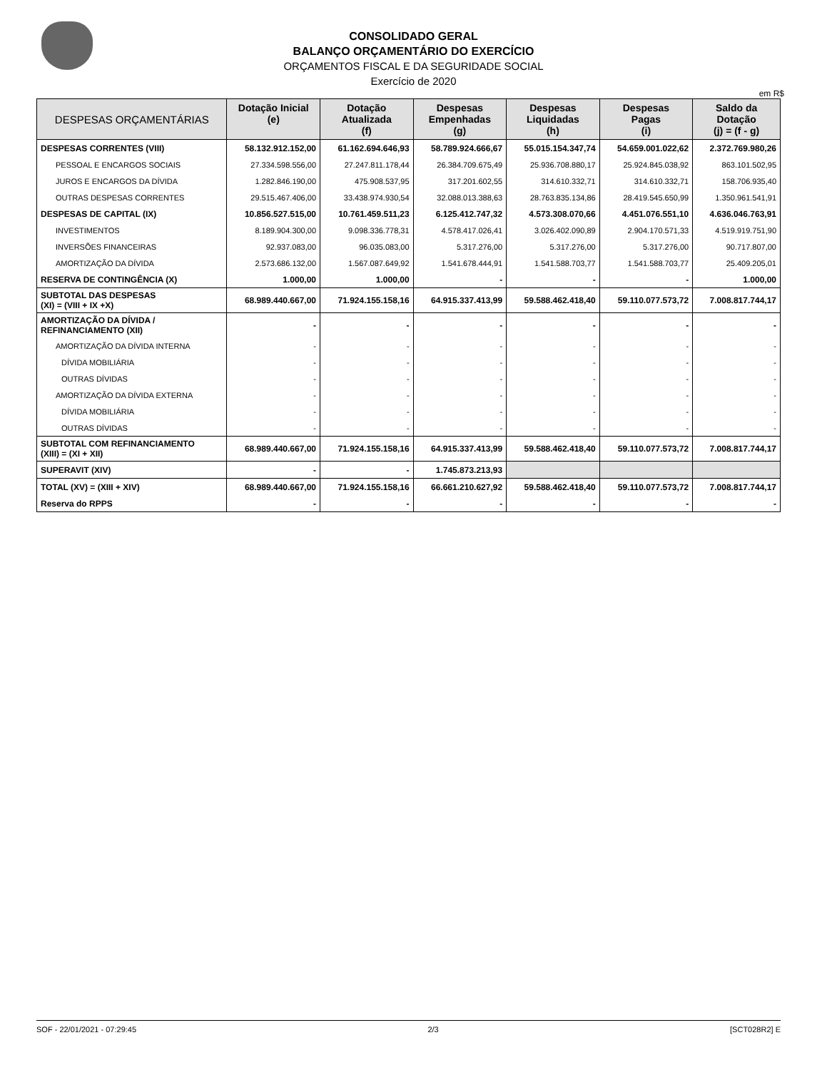CONSOLIDADO GERAL
BALANÇO ORÇAMENTÁRIO DO EXERCÍCIO
ORÇAMENTOS FISCAL E DA SEGURIDADE SOCIAL
Exercício de 2020
em R$
| DESPESAS ORÇAMENTÁRIAS | Dotação Inicial (e) | Dotação Atualizada (f) | Despesas Empenhadas (g) | Despesas Liquidadas (h) | Despesas Pagas (i) | Saldo da Dotação (j) = (f - g) |
| --- | --- | --- | --- | --- | --- | --- |
| DESPESAS CORRENTES (VIII) | 58.132.912.152,00 | 61.162.694.646,93 | 58.789.924.666,67 | 55.015.154.347,74 | 54.659.001.022,62 | 2.372.769.980,26 |
| PESSOAL E ENCARGOS SOCIAIS | 27.334.598.556,00 | 27.247.811.178,44 | 26.384.709.675,49 | 25.936.708.880,17 | 25.924.845.038,92 | 863.101.502,95 |
| JUROS E ENCARGOS DA DÍVIDA | 1.282.846.190,00 | 475.908.537,95 | 317.201.602,55 | 314.610.332,71 | 314.610.332,71 | 158.706.935,40 |
| OUTRAS DESPESAS CORRENTES | 29.515.467.406,00 | 33.438.974.930,54 | 32.088.013.388,63 | 28.763.835.134,86 | 28.419.545.650,99 | 1.350.961.541,91 |
| DESPESAS DE CAPITAL (IX) | 10.856.527.515,00 | 10.761.459.511,23 | 6.125.412.747,32 | 4.573.308.070,66 | 4.451.076.551,10 | 4.636.046.763,91 |
| INVESTIMENTOS | 8.189.904.300,00 | 9.098.336.778,31 | 4.578.417.026,41 | 3.026.402.090,89 | 2.904.170.571,33 | 4.519.919.751,90 |
| INVERSÕES FINANCEIRAS | 92.937.083,00 | 96.035.083,00 | 5.317.276,00 | 5.317.276,00 | 5.317.276,00 | 90.717.807,00 |
| AMORTIZAÇÃO DA DÍVIDA | 2.573.686.132,00 | 1.567.087.649,92 | 1.541.678.444,91 | 1.541.588.703,77 | 1.541.588.703,77 | 25.409.205,01 |
| RESERVA DE CONTINGÊNCIA (X) | 1.000,00 | 1.000,00 | - | - | - | 1.000,00 |
| SUBTOTAL DAS DESPESAS (XI) = (VIII + IX +X) | 68.989.440.667,00 | 71.924.155.158,16 | 64.915.337.413,99 | 59.588.462.418,40 | 59.110.077.573,72 | 7.008.817.744,17 |
| AMORTIZAÇÃO DA DÍVIDA / REFINANCIAMENTO (XII) | - | - | - | - | - | - |
| AMORTIZAÇÃO DA DÍVIDA INTERNA | - | - | - | - | - | - |
| DÍVIDA MOBILIÁRIA | - | - | - | - | - | - |
| OUTRAS DÍVIDAS | - | - | - | - | - | - |
| AMORTIZAÇÃO DA DÍVIDA EXTERNA | - | - | - | - | - | - |
| DÍVIDA MOBILIÁRIA | - | - | - | - | - | - |
| OUTRAS DÍVIDAS | - | - | - | - | - | - |
| SUBTOTAL COM REFINANCIAMENTO (XIII) = (XI + XII) | 68.989.440.667,00 | 71.924.155.158,16 | 64.915.337.413,99 | 59.588.462.418,40 | 59.110.077.573,72 | 7.008.817.744,17 |
| SUPERAVIT (XIV) | - | - | 1.745.873.213,93 | | | |
| TOTAL (XV) = (XIII + XIV) | 68.989.440.667,00 | 71.924.155.158,16 | 66.661.210.627,92 | 59.588.462.418,40 | 59.110.077.573,72 | 7.008.817.744,17 |
| Reserva do RPPS | - | - | - | - | - | - |
SOF - 22/01/2021 - 07:29:45 2/3 [SCT028R2] E